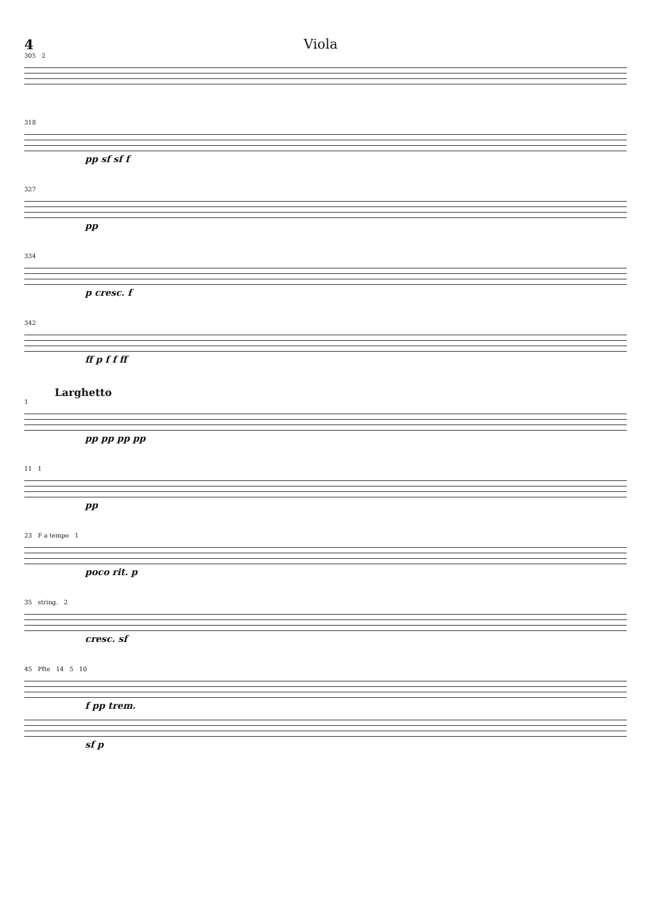4 Viola
305 2
318
pp sf sf f
327
pp
334
p cresc. f
342
ff p f f ff
Larghetto
1
pp pp pp pp
11 1
pp
23 F a tempo 1
poco rit. p
35 string. 2
cresc. sf
45 Pfte 14 5 10
f pp trem.
sf p